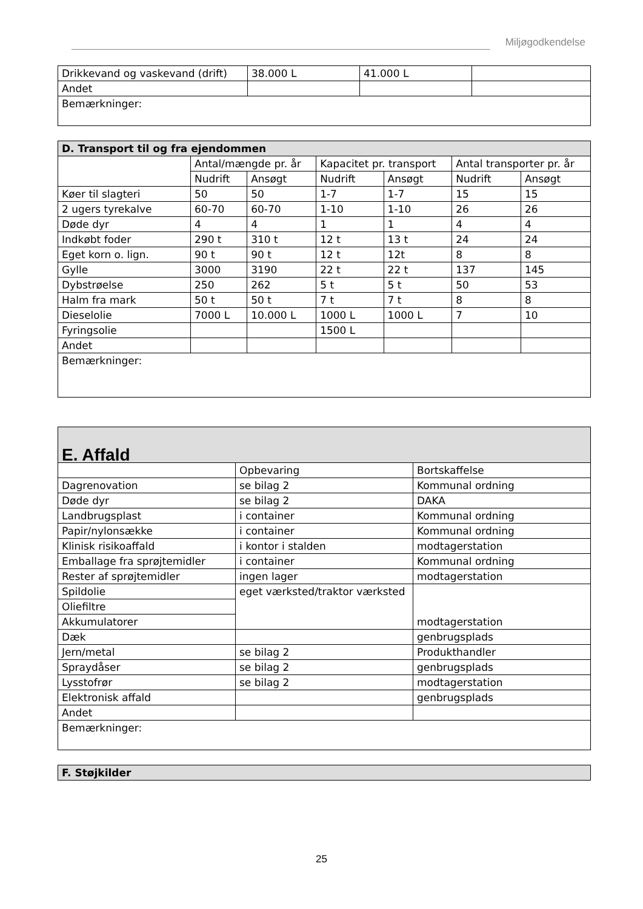Miljøgodkendelse
| Drikkevand og vaskevand (drift) | 38.000 L | 41.000 L | |
| Andet | | | |
| Bemærkninger: | | | |
| D. Transport til og fra ejendommen | | | | | | |
| --- | --- | --- | --- | --- | --- | --- |
| | Antal/mængde pr. år | | Kapacitet pr. transport | | Antal transporter pr. år | |
| | Nudrift | Ansøgt | Nudrift | Ansøgt | Nudrift | Ansøgt |
| Køer til slagteri | 50 | 50 | 1-7 | 1-7 | 15 | 15 |
| 2 ugers tyrekalve | 60-70 | 60-70 | 1-10 | 1-10 | 26 | 26 |
| Døde dyr | 4 | 4 | 1 | 1 | 4 | 4 |
| Indkøbt foder | 290 t | 310 t | 12 t | 13 t | 24 | 24 |
| Eget korn o. lign. | 90 t | 90 t | 12 t | 12t | 8 | 8 |
| Gylle | 3000 | 3190 | 22 t | 22 t | 137 | 145 |
| Dybstrøelse | 250 | 262 | 5 t | 5 t | 50 | 53 |
| Halm fra mark | 50 t | 50 t | 7 t | 7 t | 8 | 8 |
| Dieselolie | 7000 L | 10.000 L | 1000 L | 1000 L | 7 | 10 |
| Fyringsolie | | | 1500 L | | | |
| Andet | | | | | | |
| Bemærkninger: | | | | | | |
| E. Affald | | |
| --- | --- | --- |
| | Opbevaring | Bortskaffelse |
| Dagrenovation | se bilag 2 | Kommunal ordning |
| Døde dyr | se bilag 2 | DAKA |
| Landbrugsplast | i container | Kommunal ordning |
| Papir/nylonsække | i container | Kommunal ordning |
| Klinisk risikoaffald | i kontor i stalden | modtagerstation |
| Emballage fra sprøjtemidler | i container | Kommunal ordning |
| Rester af sprøjtemidler | ingen lager | modtagerstation |
| Spildolie | eget værksted/traktor værksted | modtagerstation |
| Oliefiltre | | |
| Akkumulatorer | | |
| Dæk | | genbrugsplads |
| Jern/metal | se bilag 2 | Produkthandler |
| Spraydåser | se bilag 2 | genbrugsplads |
| Lysstofrør | se bilag 2 | modtagerstation |
| Elektronisk affald | | genbrugsplads |
| Andet | | |
| Bemærkninger: | | |
| F. Støjkilder |
| --- |
25